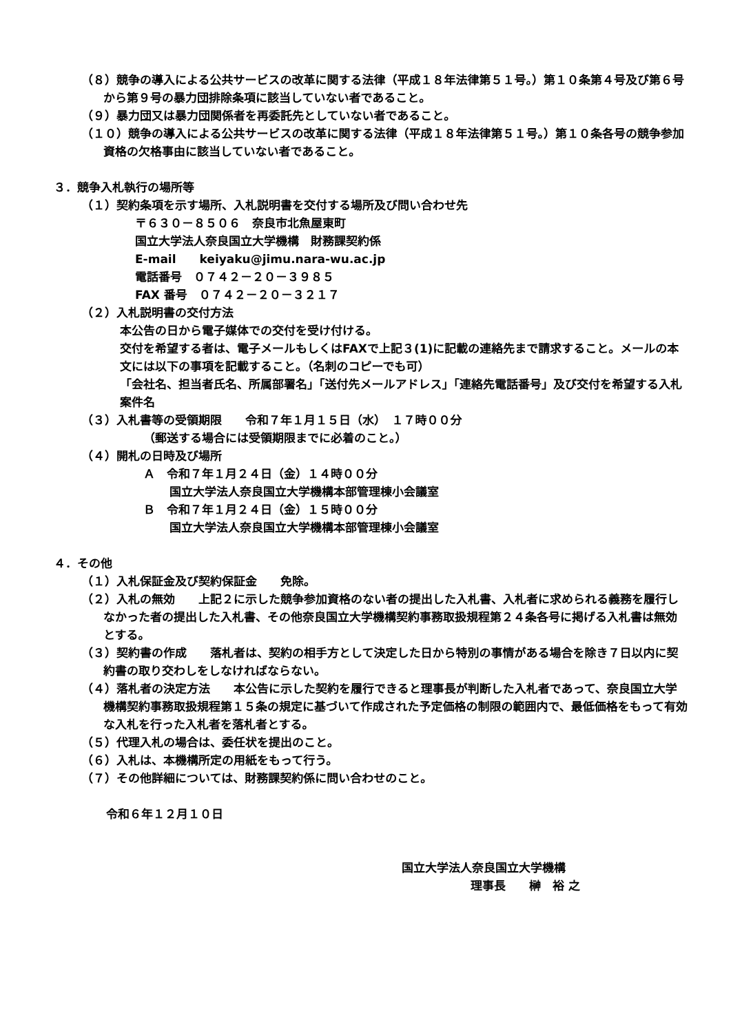（８）競争の導入による公共サービスの改革に関する法律（平成１８年法律第５１号。）第１０条第４号及び第６号から第９号の暴力団排除条項に該当していない者であること。
（９）暴力団又は暴力団関係者を再委託先としていない者であること。
（１０）競争の導入による公共サービスの改革に関する法律（平成１８年法律第５１号。）第１０条各号の競争参加資格の欠格事由に該当していない者であること。
３．競争入札執行の場所等
（１）契約条項を示す場所、入札説明書を交付する場所及び問い合わせ先
〒６３０－８５０６　奈良市北魚屋東町
国立大学法人奈良国立大学機構　財務課契約係
E-mail　　keiyaku@jimu.nara-wu.ac.jp
電話番号　０７４２－２０－３９８５
FAX 番号　０７４２－２０－３２１７
（２）入札説明書の交付方法
本公告の日から電子媒体での交付を受け付ける。
交付を希望する者は、電子メールもしくはFAXで上記３(1)に記載の連絡先まで請求すること。メールの本文には以下の事項を記載すること。（名刺のコピーでも可）
「会社名、担当者氏名、所属部署名」「送付先メールアドレス」「連絡先電話番号」及び交付を希望する入札案件名
（３）入札書等の受領期限　　令和７年１月１５日（水）　１７時００分
（郵送する場合には受領期限までに必着のこと。）
（４）開札の日時及び場所
Ａ　令和７年１月２４日（金）１４時００分
国立大学法人奈良国立大学機構本部管理棟小会議室
Ｂ　令和７年１月２４日（金）１５時００分
国立大学法人奈良国立大学機構本部管理棟小会議室
４．その他
（１）入札保証金及び契約保証金　　免除。
（２）入札の無効　　上記２に示した競争参加資格のない者の提出した入札書、入札者に求められる義務を履行しなかった者の提出した入札書、その他奈良国立大学機構契約事務取扱規程第２４条各号に掲げる入札書は無効とする。
（３）契約書の作成　　落札者は、契約の相手方として決定した日から特別の事情がある場合を除き７日以内に契約書の取り交わしをしなければならない。
（４）落札者の決定方法　　本公告に示した契約を履行できると理事長が判断した入札者であって、奈良国立大学機構契約事務取扱規程第１５条の規定に基づいて作成された予定価格の制限の範囲内で、最低価格をもって有効な入札を行った入札者を落札者とする。
（５）代理入札の場合は、委任状を提出のこと。
（６）入札は、本機構所定の用紙をもって行う。
（７）その他詳細については、財務課契約係に問い合わせのこと。
令和６年１２月１０日
国立大学法人奈良国立大学機構
理事長　　榊　裕 之